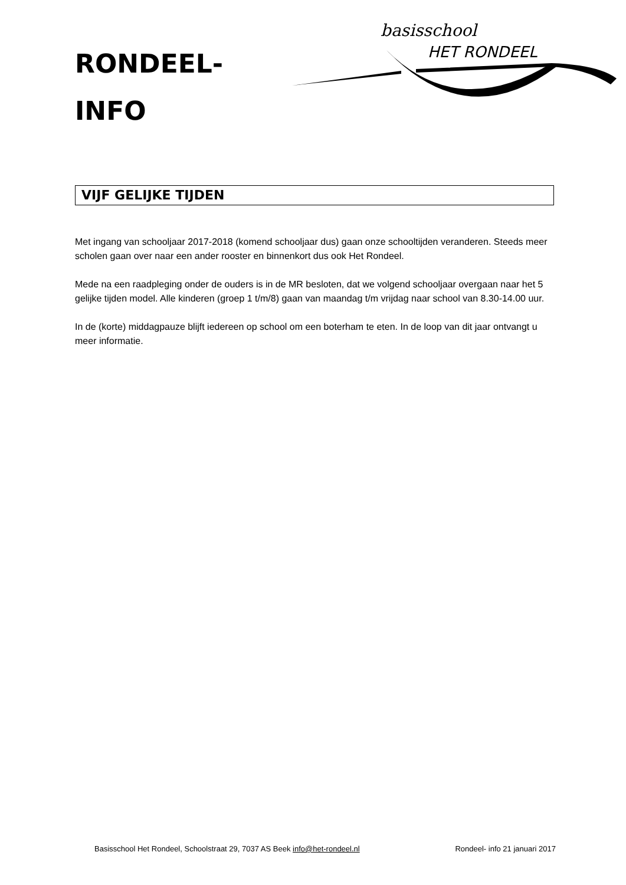RONDEEL-
INFO
basisschool
HET RONDEEL
VIJF GELIJKE TIJDEN
Met ingang van schooljaar 2017-2018 (komend schooljaar dus) gaan onze schooltijden veranderen. Steeds meer scholen gaan over naar een ander rooster en binnenkort dus ook Het Rondeel.
Mede na een raadpleging onder de ouders is in de MR besloten, dat we volgend schooljaar overgaan naar het 5 gelijke tijden model. Alle kinderen (groep 1 t/m/8) gaan van maandag t/m vrijdag naar school van 8.30-14.00 uur.
In de (korte) middagpauze blijft iedereen op school om een boterham te eten. In de loop van dit jaar ontvangt u meer informatie.
Basisschool Het Rondeel, Schoolstraat 29, 7037 AS Beek info@het-rondeel.nl Rondeel- info 21 januari 2017